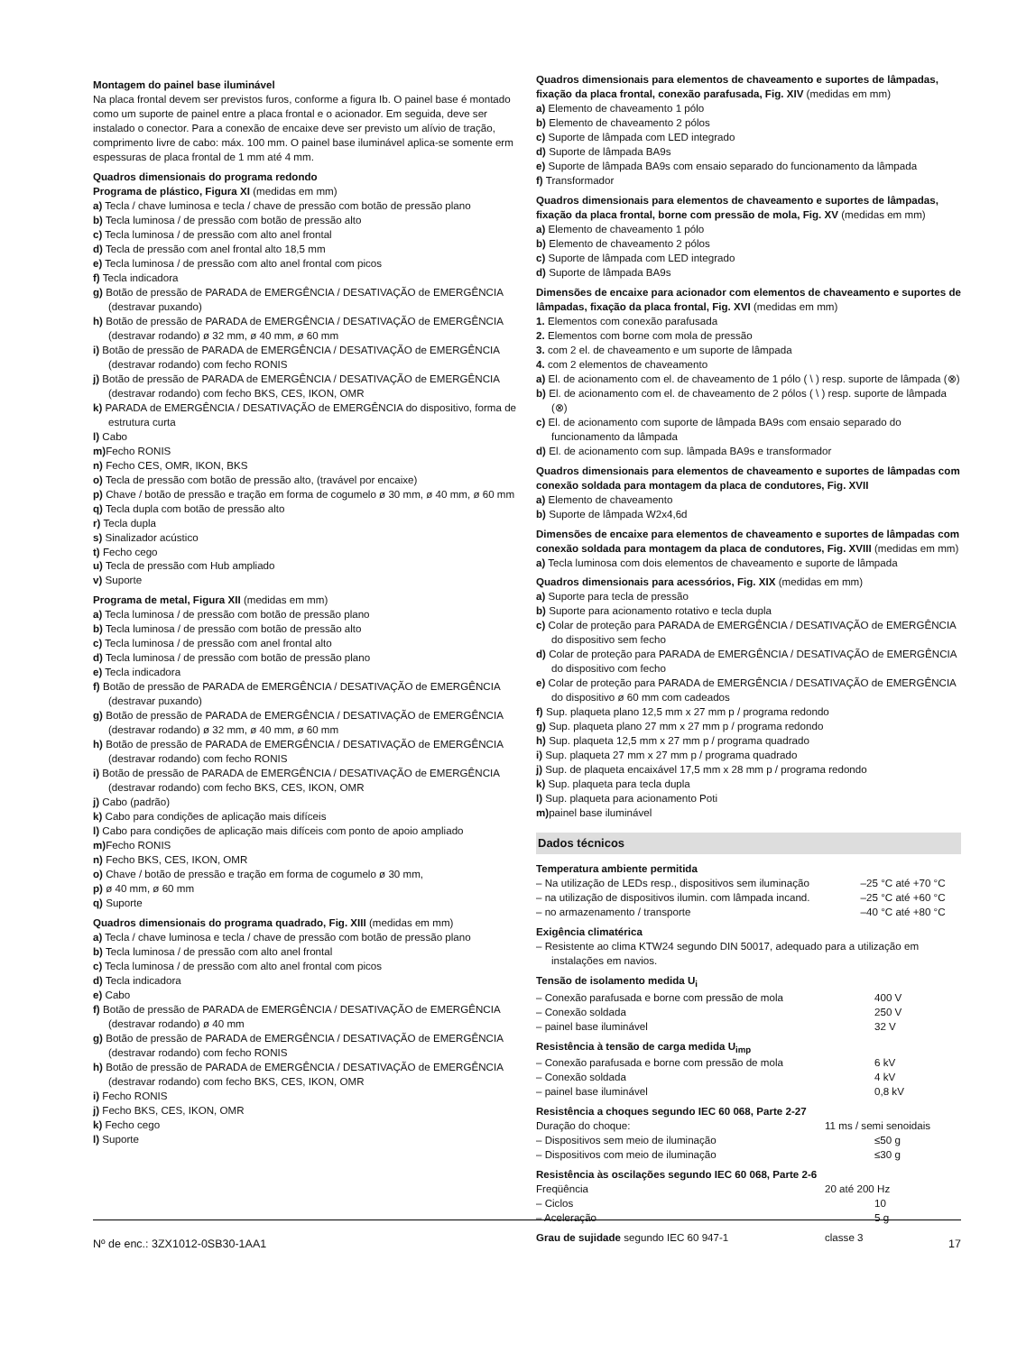Montagem do painel base iluminável
Na placa frontal devem ser previstos furos, conforme a figura Ib. O painel base é montado como um suporte de painel entre a placa frontal e o acionador. Em seguida, deve ser instalado o conector. Para a conexão de encaixe deve ser previsto um alívio de tração, comprimento livre de cabo: máx. 100 mm. O painel base iluminável aplica-se somente erm espessuras de placa frontal de 1 mm até 4 mm.
Quadros dimensionais do programa redondo
Programa de plástico, Figura XI (medidas em mm)
a) Tecla / chave luminosa e tecla / chave de pressão com botão de pressão plano
b) Tecla luminosa / de pressão com botão de pressão alto
c) Tecla luminosa / de pressão com alto anel frontal
d) Tecla de pressão com anel frontal alto 18,5 mm
e) Tecla luminosa / de pressão com alto anel frontal com picos
f) Tecla indicadora
g) Botão de pressão de PARADA de EMERGÊNCIA / DESATIVAÇÃO de EMERGÊNCIA (destravar puxando)
h) Botão de pressão de PARADA de EMERGÊNCIA / DESATIVAÇÃO de EMERGÊNCIA (destravar rodando) ø 32 mm, ø 40 mm, ø 60 mm
i) Botão de pressão de PARADA de EMERGÊNCIA / DESATIVAÇÃO de EMERGÊNCIA (destravar rodando) com fecho RONIS
j) Botão de pressão de PARADA de EMERGÊNCIA / DESATIVAÇÃO de EMERGÊNCIA (destravar rodando) com fecho BKS, CES, IKON, OMR
k) PARADA de EMERGÊNCIA / DESATIVAÇÃO de EMERGÊNCIA do dispositivo, forma de estrutura curta
l) Cabo
m) Fecho RONIS
n) Fecho CES, OMR, IKON, BKS
o) Tecla de pressão com botão de pressão alto, (travável por encaixe)
p) Chave / botão de pressão e tração em forma de cogumelo ø 30 mm, ø 40 mm, ø 60 mm
q) Tecla dupla com botão de pressão alto
r) Tecla dupla
s) Sinalizador acústico
t) Fecho cego
u) Tecla de pressão com Hub ampliado
v) Suporte
Programa de metal, Figura XII (medidas em mm)
a) Tecla luminosa / de pressão com botão de pressão plano
b) Tecla luminosa / de pressão com botão de pressão alto
c) Tecla luminosa / de pressão com anel frontal alto
d) Tecla luminosa / de pressão com botão de pressão plano
e) Tecla indicadora
f) Botão de pressão de PARADA de EMERGÊNCIA / DESATIVAÇÃO de EMERGÊNCIA (destravar puxando)
g) Botão de pressão de PARADA de EMERGÊNCIA / DESATIVAÇÃO de EMERGÊNCIA (destravar rodando) ø 32 mm, ø 40 mm, ø 60 mm
h) Botão de pressão de PARADA de EMERGÊNCIA / DESATIVAÇÃO de EMERGÊNCIA (destravar rodando) com fecho RONIS
i) Botão de pressão de PARADA de EMERGÊNCIA / DESATIVAÇÃO de EMERGÊNCIA (destravar rodando) com fecho BKS, CES, IKON, OMR
j) Cabo (padrão)
k) Cabo para condições de aplicação mais difíceis
l) Cabo para condições de aplicação mais difíceis com ponto de apoio ampliado
m) Fecho RONIS
n) Fecho BKS, CES, IKON, OMR
o) Chave / botão de pressão e tração em forma de cogumelo ø 30 mm,
p) ø 40 mm, ø 60 mm
q) Suporte
Quadros dimensionais do programa quadrado, Fig. XIII (medidas em mm)
a) Tecla / chave luminosa e tecla / chave de pressão com botão de pressão plano
b) Tecla luminosa / de pressão com alto anel frontal
c) Tecla luminosa / de pressão com alto anel frontal com picos
d) Tecla indicadora
e) Cabo
f) Botão de pressão de PARADA de EMERGÊNCIA / DESATIVAÇÃO de EMERGÊNCIA (destravar rodando) ø 40 mm
g) Botão de pressão de PARADA de EMERGÊNCIA / DESATIVAÇÃO de EMERGÊNCIA (destravar rodando) com fecho RONIS
h) Botão de pressão de PARADA de EMERGÊNCIA / DESATIVAÇÃO de EMERGÊNCIA (destravar rodando) com fecho BKS, CES, IKON, OMR
i) Fecho RONIS
j) Fecho BKS, CES, IKON, OMR
k) Fecho cego
l) Suporte
Quadros dimensionais para elementos de chaveamento e suportes de lâmpadas, fixação da placa frontal, conexão parafusada, Fig. XIV (medidas em mm)
a) Elemento de chaveamento 1 pólo
b) Elemento de chaveamento 2 pólos
c) Suporte de lâmpada com LED integrado
d) Suporte de lâmpada BA9s
e) Suporte de lâmpada BA9s com ensaio separado do funcionamento da lâmpada
f) Transformador
Quadros dimensionais para elementos de chaveamento e suportes de lâmpadas, fixação da placa frontal, borne com pressão de mola, Fig. XV (medidas em mm)
a) Elemento de chaveamento 1 pólo
b) Elemento de chaveamento 2 pólos
c) Suporte de lâmpada com LED integrado
d) Suporte de lâmpada BA9s
Dimensões de encaixe para acionador com elementos de chaveamento e suportes de lâmpadas, fixação da placa frontal, Fig. XVI (medidas em mm)
1. Elementos com conexão parafusada
2. Elementos com borne com mola de pressão
3. com 2 el. de chaveamento e um suporte de lâmpada
4. com 2 elementos de chaveamento
a) El. de acionamento com el. de chaveamento de 1 pólo ( \ ) resp. suporte de lâmpada (⊗)
b) El. de acionamento com el. de chaveamento de 2 pólos ( \ ) resp. suporte de lâmpada (⊗)
c) El. de acionamento com suporte de lâmpada BA9s com ensaio separado do funcionamento da lâmpada
d) El. de acionamento com sup. lâmpada BA9s e transformador
Quadros dimensionais para elementos de chaveamento e suportes de lâmpadas com conexão soldada para montagem da placa de condutores, Fig. XVII
a) Elemento de chaveamento
b) Suporte de lâmpada W2x4,6d
Dimensões de encaixe para elementos de chaveamento e suportes de lâmpadas com conexão soldada para montagem da placa de condutores, Fig. XVIII (medidas em mm)
a) Tecla luminosa com dois elementos de chaveamento e suporte de lâmpada
Quadros dimensionais para acessórios, Fig. XIX (medidas em mm)
a) Suporte para tecla de pressão
b) Suporte para acionamento rotativo e tecla dupla
c) Colar de proteção para PARADA de EMERGÊNCIA / DESATIVAÇÃO de EMERGÊNCIA do dispositivo sem fecho
d) Colar de proteção para PARADA de EMERGÊNCIA / DESATIVAÇÃO de EMERGÊNCIA do dispositivo com fecho
e) Colar de proteção para PARADA de EMERGÊNCIA / DESATIVAÇÃO de EMERGÊNCIA do dispositivo ø 60 mm com cadeados
f) Sup. plaqueta plano 12,5 mm x 27 mm p / programa redondo
g) Sup. plaqueta plano 27 mm x 27 mm p / programa redondo
h) Sup. plaqueta 12,5 mm x 27 mm p / programa quadrado
i) Sup. plaqueta 27 mm x 27 mm p / programa quadrado
j) Sup. de plaqueta encaixável 17,5 mm x 28 mm p / programa redondo
k) Sup. plaqueta para tecla dupla
l) Sup. plaqueta para acionamento Poti
m) painel base iluminável
Dados técnicos
Temperatura ambiente permitida
| – Na utilização de LEDs resp., dispositivos sem iluminação | –25 °C até +70 °C |
| – na utilização de dispositivos ilumin. com lâmpada incand. | –25 °C até +60 °C |
| – no armazenamento / transporte | –40 °C até +80 °C |
Exigência climatérica
– Resistente ao clima KTW24 segundo DIN 50017, adequado para a utilização em instalações em navios.
Tensão de isolamento medida U<sub>i</sub>
| – Conexão parafusada e borne com pressão de mola | 400 V |
| – Conexão soldada | 250 V |
| – painel base iluminável | 32 V |
Resistência à tensão de carga medida U<sub>imp</sub>
| – Conexão parafusada e borne com pressão de mola | 6 kV |
| – Conexão soldada | 4 kV |
| – painel base iluminável | 0,8 kV |
Resistência a choques segundo IEC 60 068, Parte 2-27
| Duração do choque: | 11 ms / semi senoidais |
| – Dispositivos sem meio de iluminação | ≤50 g |
| – Dispositivos com meio de iluminação | ≤30 g |
Resistência às oscilações segundo IEC 60 068, Parte 2-6
| Freqüência | 20 até 200 Hz |
| – Ciclos | 10 |
| – Aceleração | 5 g |
| Grau de sujidade segundo IEC 60 947-1 | classe 3 |
Nº de enc.: 3ZX1012-0SB30-1AA1 17